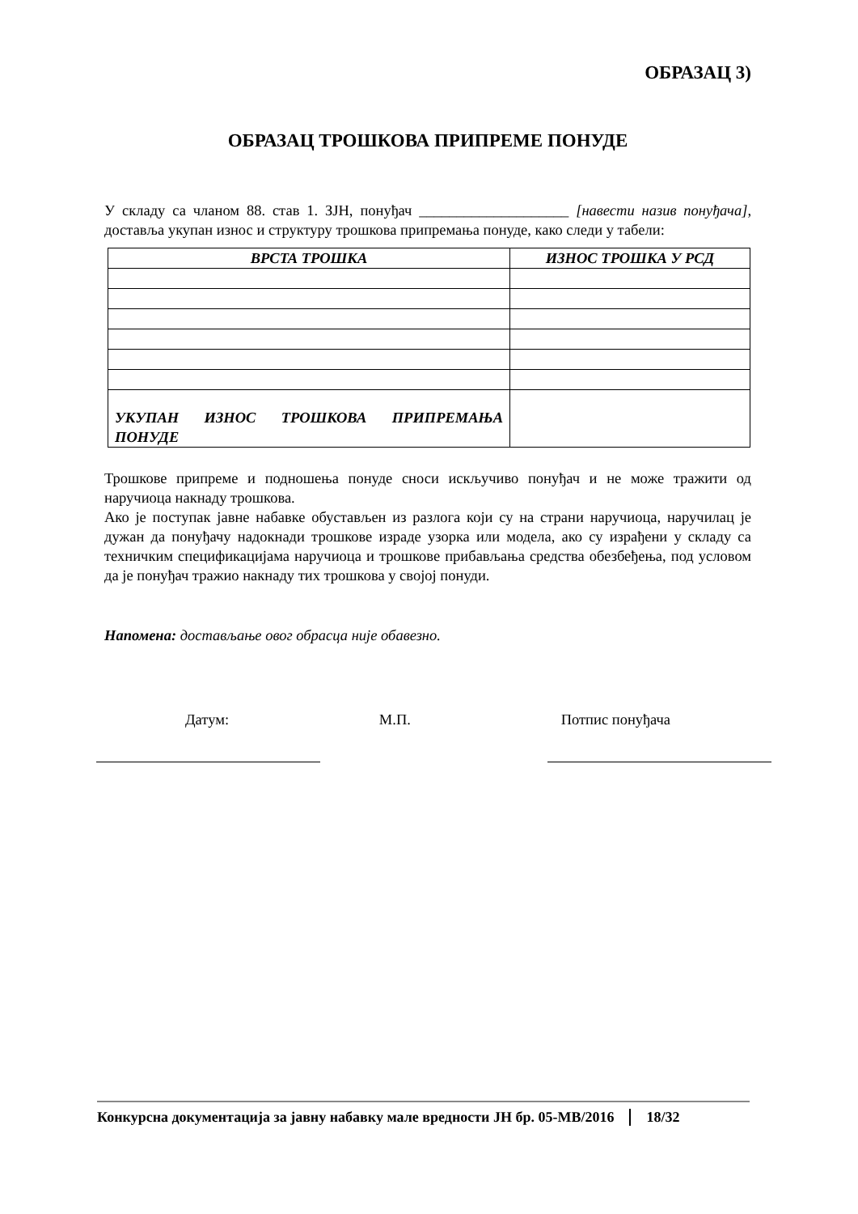ОБРАЗАЦ 3)
ОБРАЗАЦ ТРОШКОВА ПРИПРЕМЕ ПОНУДЕ
У складу са чланом 88. став 1. ЗЈН, понуђач ____________________ [навести назив понуђача], доставља укупан износ и структуру трошкова припремања понуде, како следи у табели:
| ВРСТА ТРОШКА | ИЗНОС ТРОШКА У РСД |
| --- | --- |
| УКУПАН ИЗНОС ТРОШКОВА ПРИПРЕМАЊА ПОНУДЕ | |
Трошкове припреме и подношења понуде сноси искључиво понуђач и не може тражити од наручиоца накнаду трошкова.
Ако је поступак јавне набавке обустављен из разлога који су на страни наручиоца, наручилац је дужан да понуђачу надокнади трошкове израде узорка или модела, ако су израђени у складу са техничким спецификацијама наручиоца и трошкове прибављања средства обезбеђења, под условом да је понуђач тражио накнаду тих трошкова у својој понуди.
Напомена: достављање овог обрасца није обавезно.
Датум: М.П. Потпис понуђача
Конкурсна документација за јавну набавку мале вредности ЈН бр. 05-МВ/2016 18/32